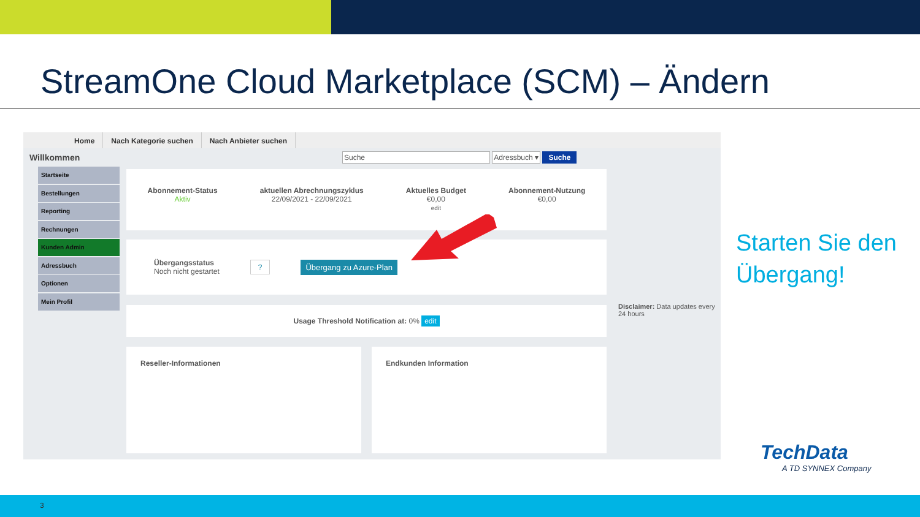StreamOne Cloud Marketplace (SCM) – Ändern
Home Nach Kategorie suchen Nach Anbieter suchen
Willkommen Suche Adressbuch ▾ Suche
Startseite
Bestellungen
Reporting
Rechnungen
Kunden Admin
Adressbuch
Optionen
Mein Profil
Abonnement-Status
Aktiv
aktuellen Abrechnungszyklus
22/09/2021 - 22/09/2021
Aktuelles Budget
€0,00
edit
Abonnement-Nutzung
€0,00
Übergangsstatus
Noch nicht gestartet
? Übergang zu Azure-Plan
Usage Threshold Notification at: 0% edit
Reseller-Informationen Endkunden Information
Disclaimer: Data updates every 24 hours
Starten Sie den
Übergang!
TechData
A TD SYNNEX Company
3